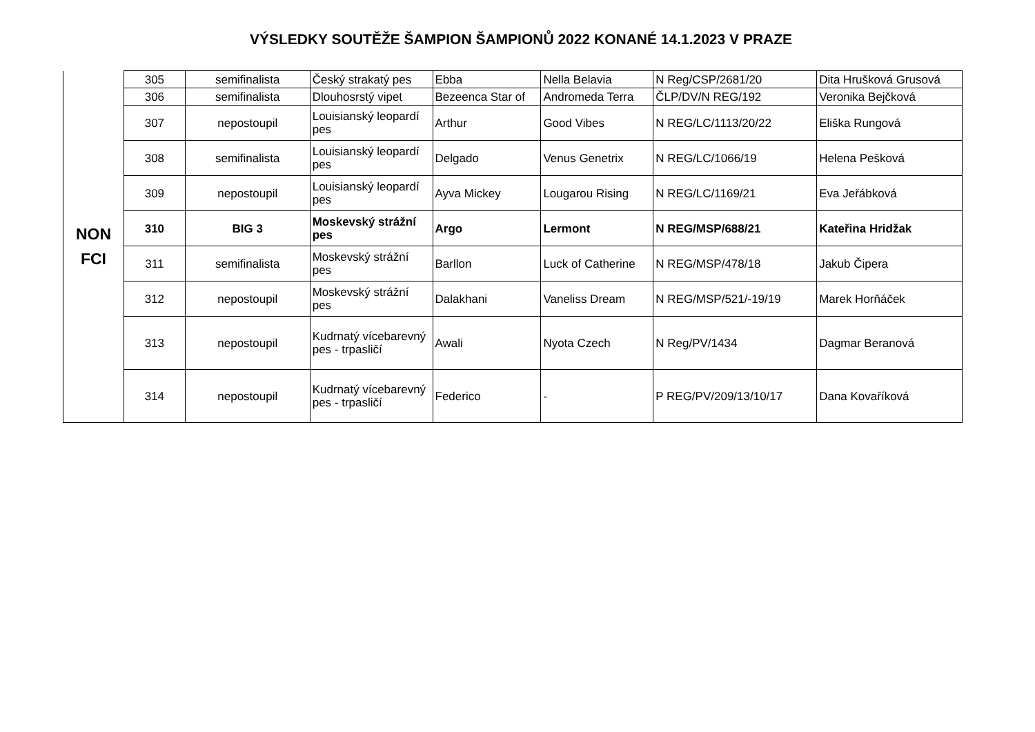VÝSLEDKY SOUTĚŽE ŠAMPION ŠAMPIONŮ 2022 KONANÉ 14.1.2023 V PRAZE
| NON FCI | 305 | semifinalista | Český strakatý pes | Ebba | Nella Belavia | N Reg/CSP/2681/20 | Dita Hrušková Grusová |
| | 306 | semifinalista | Dlouhosrstý vipet | Bezeenca Star of | Andromeda Terra | ČLP/DV/N REG/192 | Veronika Bejčková |
| | 307 | nepostoupil | Louisianský leopardí pes | Arthur | Good Vibes | N REG/LC/1113/20/22 | Eliška Rungová |
| | 308 | semifinalista | Louisianský leopardí pes | Delgado | Venus Genetrix | N REG/LC/1066/19 | Helena Pešková |
| | 309 | nepostoupil | Louisianský leopardí pes | Ayva Mickey | Lougarou Rising | N REG/LC/1169/21 | Eva Jeřábková |
| | 310 | BIG 3 | Moskevský strážní pes | Argo | Lermont | N REG/MSP/688/21 | Kateřina Hridžak |
| | 311 | semifinalista | Moskevský strážní pes | Barllon | Luck of Catherine | N REG/MSP/478/18 | Jakub Čipera |
| | 312 | nepostoupil | Moskevský strážní pes | Dalakhani | Vaneliss Dream | N REG/MSP/521/-19/19 | Marek Horňáček |
| | 313 | nepostoupil | Kudrnatý vícebarevný pes - trpasličí | Awali | Nyota Czech | N Reg/PV/1434 | Dagmar Beranová |
| | 314 | nepostoupil | Kudrnatý vícebarevný pes - trpasličí | Federico | - | P REG/PV/209/13/10/17 | Dana Kovaříková |